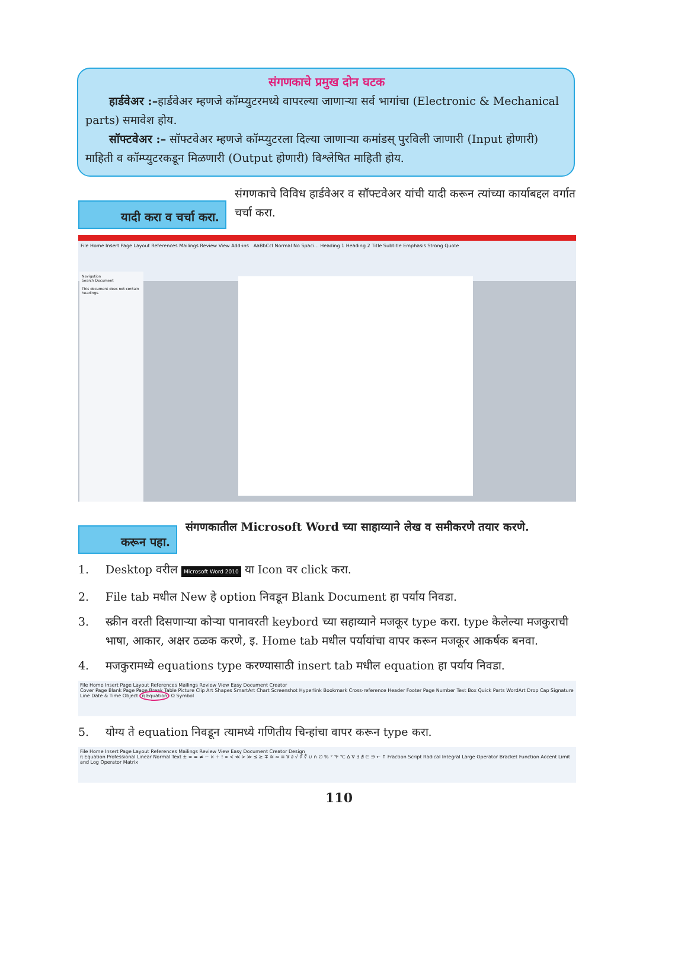संगणकाचे प्रमुख दोन घटक
हार्डवेअर :–हार्डवेअर म्हणजे कॉम्प्युटरमध्ये वापरल्या जाणाऱ्या सर्व भागांचा (Electronic & Mechanical parts) समावेश होय.
सॉफ्टवेअर :– सॉफ्टवेअर म्हणजे कॉम्प्युटरला दिल्या जाणाऱ्या कमांडस् पुरविली जाणारी (Input होणारी) माहिती व कॉम्प्युटरकडून मिळणारी (Output होणारी) विश्लेषित माहिती होय.
यादी करा व चर्चा करा.
संगणकाचे विविध हार्डवेअर व सॉफ्टवेअर यांची यादी करून त्यांच्या कार्याबद्दल वर्गात चर्चा करा.
File Home Insert Page Layout References Mailings Review View Add-ins AaBbCcI Normal No Spaci... Heading 1 Heading 2 Title Subtitle Emphasis Strong Quote
Navigation
Search Document
This document does not contain headings.
करून पहा.
संगणकातील Microsoft Word च्या साहाय्याने लेख व समीकरणे तयार करणे.
1. Desktop वरील Microsoft Word 2010 या Icon वर click करा.
2. File tab मधील New हे option निवडून Blank Document हा पर्याय निवडा.
3. स्क्रीन वरती दिसणाऱ्या कोऱ्या पानावरती keybord च्या सहाय्याने मजकूर type करा. type केलेल्या मजकुराची भाषा, आकार, अक्षर ठळक करणे, इ. Home tab मधील पर्यायांचा वापर करून मजकूर आकर्षक बनवा.
4. मजकुरामध्ये equations type करण्यासाठी insert tab मधील equation हा पर्याय निवडा.
File Home Insert Page Layout References Mailings Review View Easy Document Creator
Cover Page Blank Page Page Break Table Picture Clip Art Shapes SmartArt Chart Screenshot Hyperlink Bookmark Cross-reference Header Footer Page Number Text Box Quick Parts WordArt Drop Cap Signature Line Date & Time Object π Equation Ω Symbol
5. योग्य ते equation निवडून त्यामध्ये गणितीय चिन्हांचा वापर करून type करा.
File Home Insert Page Layout References Mailings Review View Easy Document Creator Design
π Equation Professional Linear Normal Text ± ∞ = ≠ ~ × ÷ ! ∝ < ≪ > ≫ ≤ ≥ ∓ ≅ ≈ ≡ ∀ ∂ √ ∛ ∜ ∪ ∩ ∅ % ° ℉ ℃ ∆ ∇ ∃ ∄ ∈ ∋ ← ↑ Fraction Script Radical Integral Large Operator Bracket Function Accent Limit and Log Operator Matrix
110